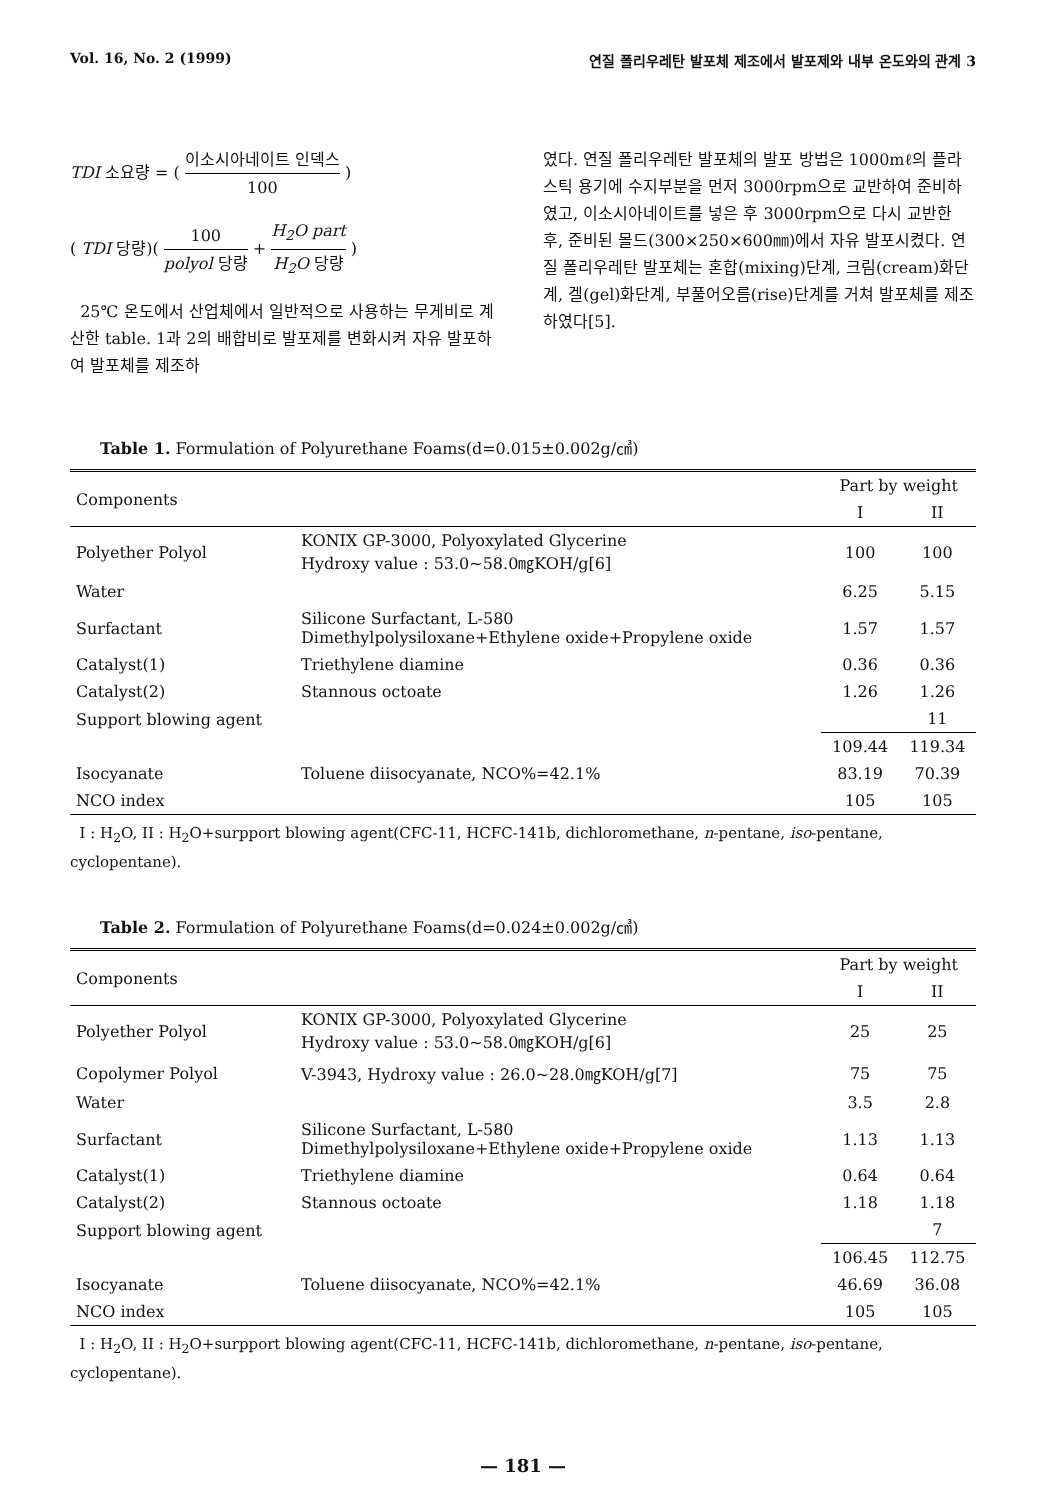Vol. 16, No. 2 (1999) 연질 폴리우레탄 발포체 제조에서 발포제와 내부 온도와의 관계 3
TDI 소요량 = ( 이소시아네이트 인덱스 100 )
( TDI 당량)( 100 polyol 당량 + H<sub>2</sub>O part H<sub>2</sub>O 당량 )
25℃ 온도에서 산업체에서 일반적으로 사용하는 무게비로 계산한 table. 1과 2의 배합비로 발포제를 변화시켜 자유 발포하여 발포체를 제조하
였다. 연질 폴리우레탄 발포체의 발포 방법은 1000mℓ의 플라스틱 용기에 수지부분을 먼저 3000rpm으로 교반하여 준비하였고, 이소시아네이트를 넣은 후 3000rpm으로 다시 교반한 후, 준비된 몰드(300×250×600㎜)에서 자유 발포시켰다. 연질 폴리우레탄 발포체는 혼합(mixing)단계, 크림(cream)화단계, 겔(gel)화단계, 부풀어오름(rise)단계를 거쳐 발포체를 제조하였다[5].
Table 1. Formulation of Polyurethane Foams(d=0.015±0.002g/㎤)
| Components | | Part by weight | |
| --- | --- | --- | --- |
| | | I | II |
| Polyether Polyol | KONIX GP-3000, Polyoxylated Glycerine Hydroxy value : 53.0~58.0㎎KOH/g[6] | 100 | 100 |
| Water | | 6.25 | 5.15 |
| Surfactant | Silicone Surfactant, L-580 Dimethylpolysiloxane+Ethylene oxide+Propylene oxide | 1.57 | 1.57 |
| Catalyst(1) | Triethylene diamine | 0.36 | 0.36 |
| Catalyst(2) | Stannous octoate | 1.26 | 1.26 |
| Support blowing agent | | | 11 |
| | | 109.44 | 119.34 |
| Isocyanate | Toluene diisocyanate, NCO%=42.1% | 83.19 | 70.39 |
| NCO index | | 105 | 105 |
I : H<sub>2</sub>O, II : H<sub>2</sub>O+surpport blowing agent(CFC-11, HCFC-141b, dichloromethane, n-pentane, iso-pentane, cyclopentane).
Table 2. Formulation of Polyurethane Foams(d=0.024±0.002g/㎤)
| Components | | Part by weight | |
| --- | --- | --- | --- |
| | | I | II |
| Polyether Polyol | KONIX GP-3000, Polyoxylated Glycerine Hydroxy value : 53.0~58.0㎎KOH/g[6] | 25 | 25 |
| Copolymer Polyol | V-3943, Hydroxy value : 26.0~28.0㎎KOH/g[7] | 75 | 75 |
| Water | | 3.5 | 2.8 |
| Surfactant | Silicone Surfactant, L-580 Dimethylpolysiloxane+Ethylene oxide+Propylene oxide | 1.13 | 1.13 |
| Catalyst(1) | Triethylene diamine | 0.64 | 0.64 |
| Catalyst(2) | Stannous octoate | 1.18 | 1.18 |
| Support blowing agent | | | 7 |
| | | 106.45 | 112.75 |
| Isocyanate | Toluene diisocyanate, NCO%=42.1% | 46.69 | 36.08 |
| NCO index | | 105 | 105 |
I : H<sub>2</sub>O, II : H<sub>2</sub>O+surpport blowing agent(CFC-11, HCFC-141b, dichloromethane, n-pentane, iso-pentane, cyclopentane).
— 181 —